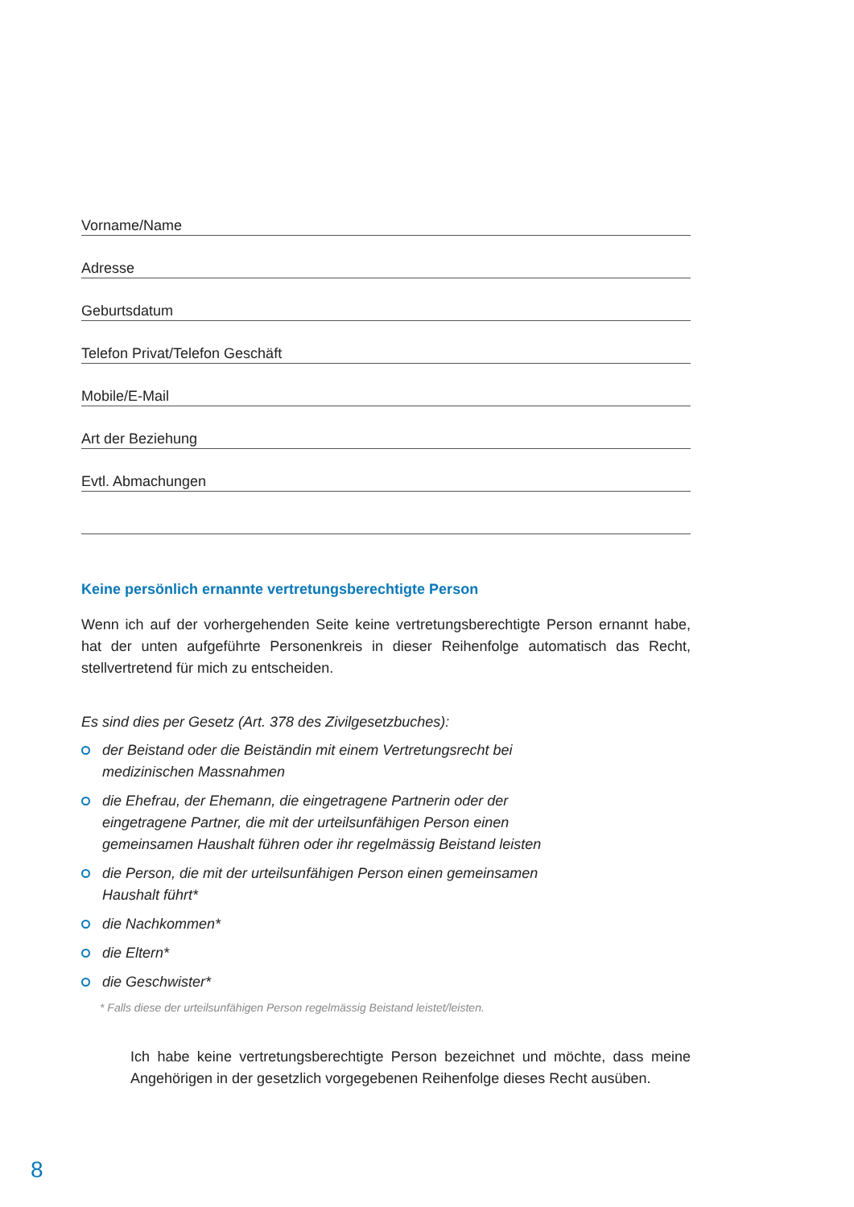Vorname/Name
Adresse
Geburtsdatum
Telefon Privat/Telefon Geschäft
Mobile/E-Mail
Art der Beziehung
Evtl. Abmachungen
Keine persönlich ernannte vertretungsberechtigte Person
Wenn ich auf der vorhergehenden Seite keine vertretungsberechtigte Person ernannt habe, hat der unten aufgeführte Personenkreis in dieser Reihenfolge automatisch das Recht, stellvertretend für mich zu entscheiden.
Es sind dies per Gesetz (Art. 378 des Zivilgesetzbuches):
der Beistand oder die Beiständin mit einem Vertretungsrecht bei
medizinischen Massnahmen
die Ehefrau, der Ehemann, die eingetragene Partnerin oder der
eingetragene Partner, die mit der urteilsunfähigen Person einen
gemeinsamen Haushalt führen oder ihr regelmässig Beistand leisten
die Person, die mit der urteilsunfähigen Person einen gemeinsamen
Haushalt führt*
die Nachkommen*
die Eltern*
die Geschwister*
* Falls diese der urteilsunfähigen Person regelmässig Beistand leistet/leisten.
Ich habe keine vertretungsberechtigte Person bezeichnet und möchte, dass meine Angehörigen in der gesetzlich vorgegebenen Reihenfolge dieses Recht ausüben.
8